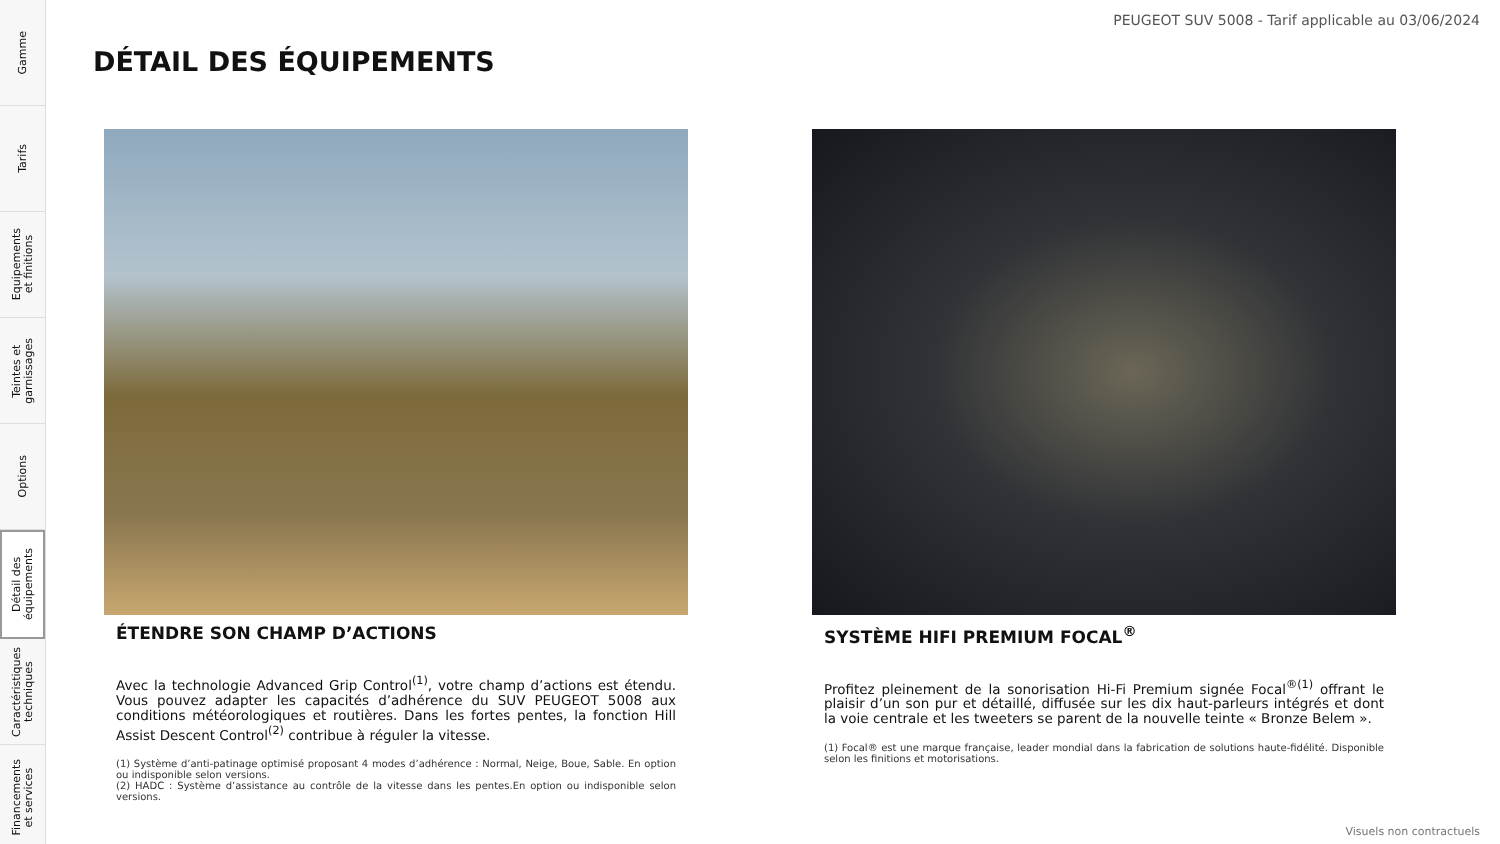Gamme
Tarifs
Equipements
et finitions
Teintes et
garnissages
Options
Détail des
équipements
Caractéristiques
techniques
Financements
et services
PEUGEOT SUV 5008 - Tarif applicable au 03/06/2024
DÉTAIL DES ÉQUIPEMENTS
ÉTENDRE SON CHAMP D’ACTIONS
Avec la technologie Advanced Grip Control<sup>(1)</sup>, votre champ d’actions est étendu. Vous pouvez adapter les capacités d’adhérence du SUV PEUGEOT 5008 aux conditions météorologiques et routières. Dans les fortes pentes, la fonction Hill Assist Descent Control<sup>(2)</sup> contribue à réguler la vitesse.
(1) Système d’anti-patinage optimisé proposant 4 modes d’adhérence : Normal, Neige, Boue, Sable. En option ou indisponible selon versions.
(2) HADC : Système d’assistance au contrôle de la vitesse dans les pentes.En option ou indisponible selon versions.
SYSTÈME HIFI PREMIUM FOCAL<sup>®</sup>
Profitez pleinement de la sonorisation Hi-Fi Premium signée Focal<sup>®(1)</sup> offrant le plaisir d’un son pur et détaillé, diffusée sur les dix haut-parleurs intégrés et dont la voie centrale et les tweeters se parent de la nouvelle teinte « Bronze Belem ».
(1) Focal® est une marque française, leader mondial dans la fabrication de solutions haute-fidélité. Disponible selon les finitions et motorisations.
Visuels non contractuels